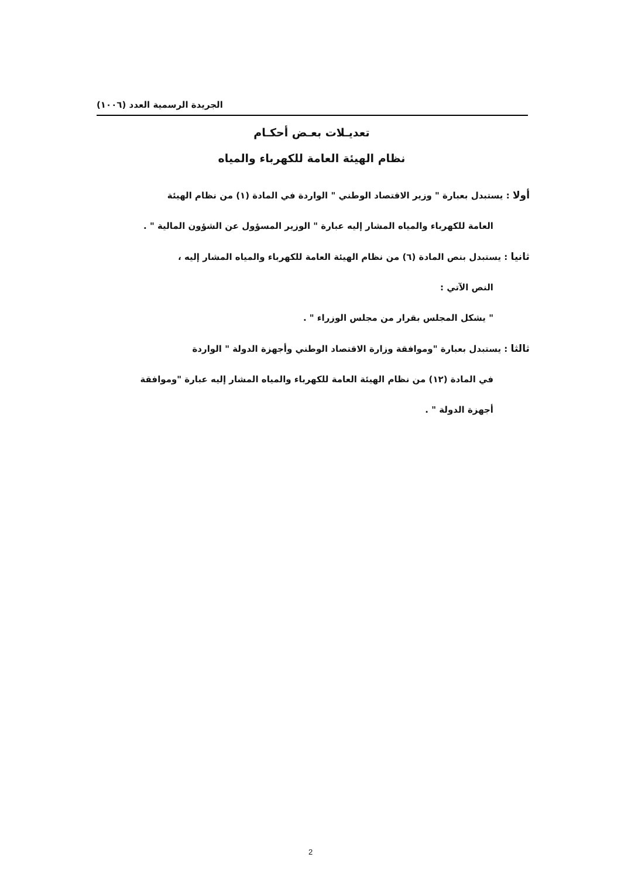الجريدة الرسمية العدد (١٠٠٦)
تعديـلات بعـض أحكـام
نظام الهيئة العامة للكهرباء والمياه
أولا : يستبدل بعبارة " وزير الاقتصاد الوطني " الواردة في المادة (١) من نظام الهيئة
العامة للكهرباء والمياه المشار إليه عبارة " الوزير المسؤول عن الشؤون المالية " .
ثانيا : يستبدل بنص المادة (٦) من نظام الهيئة العامة للكهرباء والمياه المشار إليه ،
النص الآتي :
" يشكل المجلس بقرار من مجلس الوزراء " .
ثالثا : يستبدل بعبارة "وموافقة وزارة الاقتصاد الوطني وأجهزة الدولة " الواردة
في المادة (١٢) من نظام الهيئة العامة للكهرباء والمياه المشار إليه عبارة "وموافقة
أجهزة الدولة " .
2